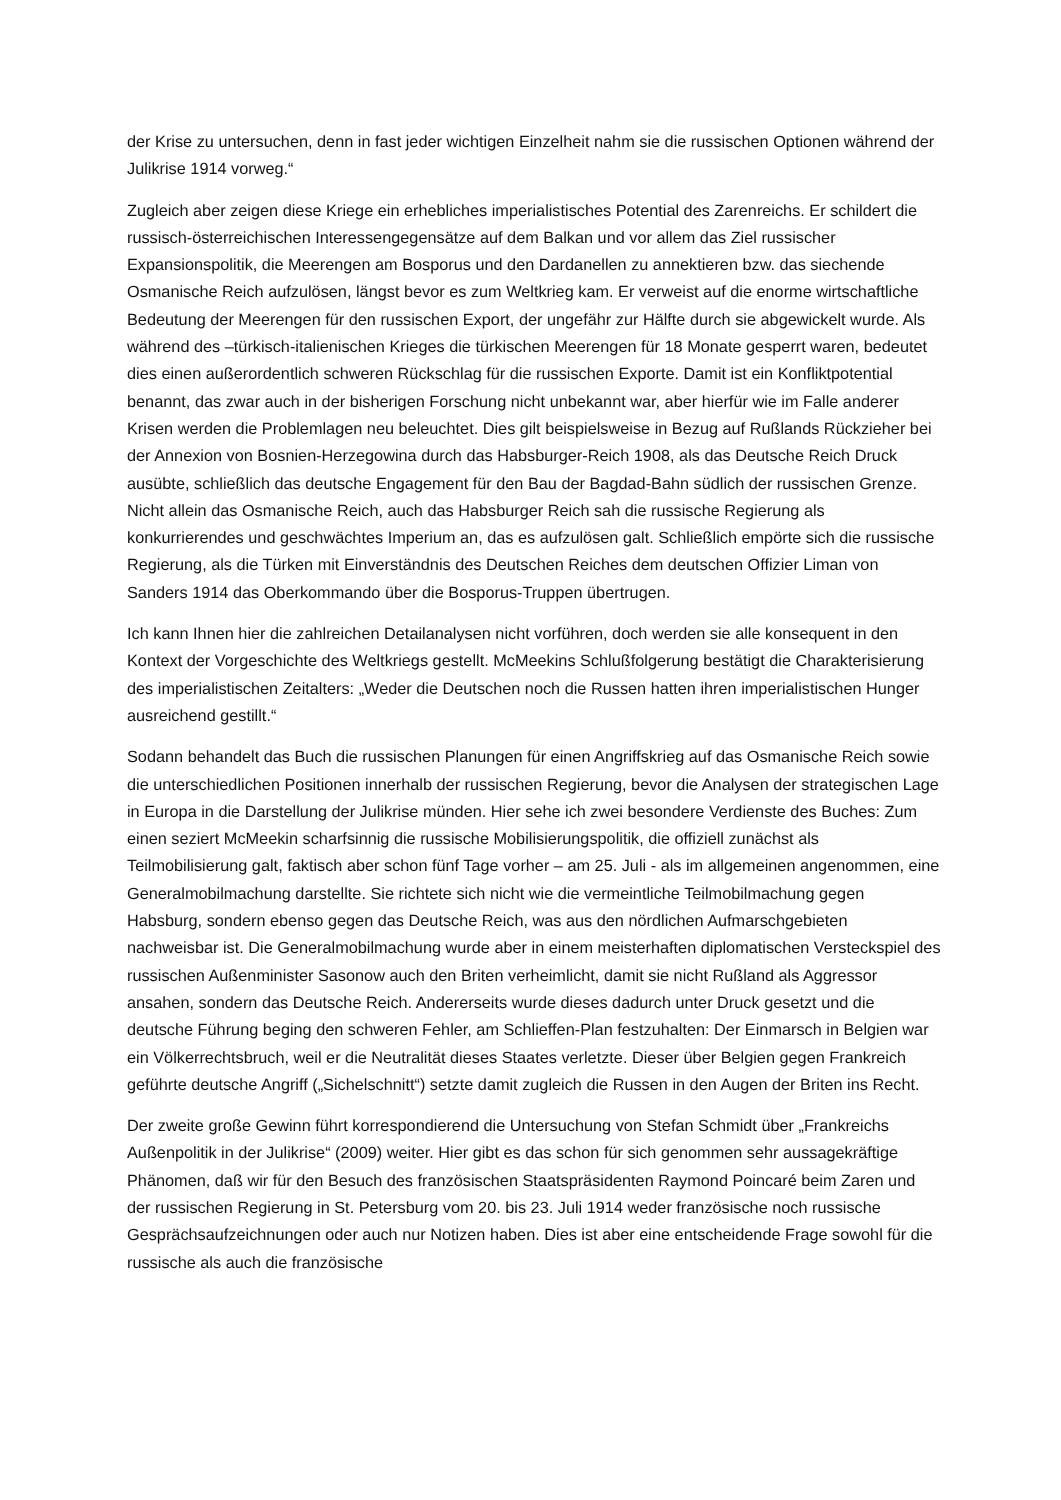der Krise zu untersuchen, denn in fast jeder wichtigen Einzelheit nahm sie die russischen Optionen während der Julikrise 1914 vorweg.“
Zugleich aber zeigen diese Kriege ein erhebliches imperialistisches Potential des Zarenreichs. Er schildert die russisch-österreichischen Interessengegensätze auf dem Balkan und vor allem das Ziel russischer Expansionspolitik, die Meerengen am Bosporus und den Dardanellen zu annektieren bzw. das siechende Osmanische Reich aufzulösen, längst bevor es zum Weltkrieg kam. Er verweist auf die enorme wirtschaftliche Bedeutung der Meerengen für den russischen Export, der ungefähr zur Hälfte durch sie abgewickelt wurde. Als während des –türkisch-italienischen Krieges die türkischen Meerengen für 18 Monate gesperrt waren, bedeutet dies einen außerordentlich schweren Rückschlag für die russischen Exporte. Damit ist ein Konfliktpotential benannt, das zwar auch in der bisherigen Forschung nicht unbekannt war, aber hierfür wie im Falle anderer Krisen werden die Problemlagen neu beleuchtet. Dies gilt beispielsweise in Bezug auf Rußlands Rückzieher bei der Annexion von Bosnien-Herzegowina durch das Habsburger-Reich 1908, als das Deutsche Reich Druck ausübte, schließlich das deutsche Engagement für den Bau der Bagdad-Bahn südlich der russischen Grenze. Nicht allein das Osmanische Reich, auch das Habsburger Reich sah die russische Regierung als konkurrierendes und geschwächtes Imperium an, das es aufzulösen galt. Schließlich empörte sich die russische Regierung, als die Türken mit Einverständnis des Deutschen Reiches dem deutschen Offizier Liman von Sanders 1914 das Oberkommando über die Bosporus-Truppen übertrugen.
Ich kann Ihnen hier die zahlreichen Detailanalysen nicht vorführen, doch werden sie alle konsequent in den Kontext der Vorgeschichte des Weltkriegs gestellt. McMeekins Schlußfolgerung bestätigt die Charakterisierung des imperialistischen Zeitalters: „Weder die Deutschen noch die Russen hatten ihren imperialistischen Hunger ausreichend gestillt.“
Sodann behandelt das Buch die russischen Planungen für einen Angriffskrieg auf das Osmanische Reich sowie die unterschiedlichen Positionen innerhalb der russischen Regierung, bevor die Analysen der strategischen Lage in Europa in die Darstellung der Julikrise münden. Hier sehe ich zwei besondere Verdienste des Buches: Zum einen seziert McMeekin scharfsinnig die russische Mobilisierungspolitik, die offiziell zunächst als Teilmobilisierung galt, faktisch aber schon fünf Tage vorher – am 25. Juli - als im allgemeinen angenommen, eine Generalmobilmachung darstellte. Sie richtete sich nicht wie die vermeintliche Teilmobilmachung gegen Habsburg, sondern ebenso gegen das Deutsche Reich, was aus den nördlichen Aufmarschgebieten nachweisbar ist. Die Generalmobilmachung wurde aber in einem meisterhaften diplomatischen Versteckspiel des russischen Außenminister Sasonow auch den Briten verheimlicht, damit sie nicht Rußland als Aggressor ansahen, sondern das Deutsche Reich. Andererseits wurde dieses dadurch unter Druck gesetzt und die deutsche Führung beging den schweren Fehler, am Schlieffen-Plan festzuhalten: Der Einmarsch in Belgien war ein Völkerrechtsbruch, weil er die Neutralität dieses Staates verletzte. Dieser über Belgien gegen Frankreich geführte deutsche Angriff („Sichelschnitt“) setzte damit zugleich die Russen in den Augen der Briten ins Recht.
Der zweite große Gewinn führt korrespondierend die Untersuchung von Stefan Schmidt über „Frankreichs Außenpolitik in der Julikrise“ (2009) weiter. Hier gibt es das schon für sich genommen sehr aussagekräftige Phänomen, daß wir für den Besuch des französischen Staatspräsidenten Raymond Poincaré beim Zaren und der russischen Regierung in St. Petersburg vom 20. bis 23. Juli 1914 weder französische noch russische Gesprächsaufzeichnungen oder auch nur Notizen haben. Dies ist aber eine entscheidende Frage sowohl für die russische als auch die französische